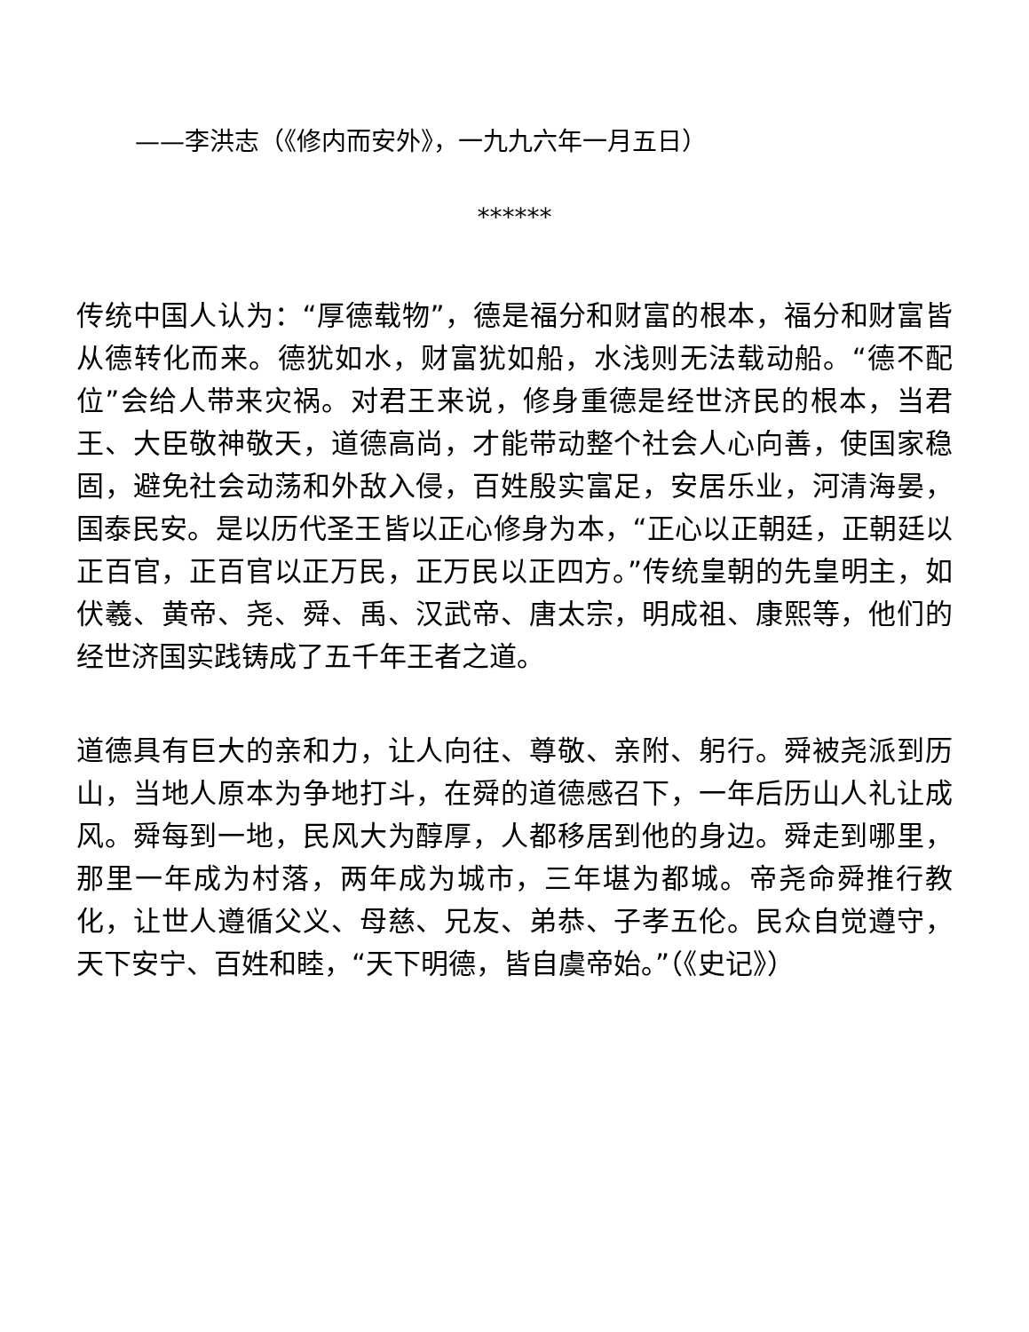——李洪志（《修内而安外》，一九九六年一月五日）
******
传统中国人认为：“厚德载物”，德是福分和财富的根本，福分和财富皆从德转化而来。德犹如水，财富犹如船，水浅则无法载动船。“德不配位”会给人带来灾祸。对君王来说，修身重德是经世济民的根本，当君王、大臣敬神敬天，道德高尚，才能带动整个社会人心向善，使国家稳固，避免社会动荡和外敌入侵，百姓殷实富足，安居乐业，河清海晏，国泰民安。是以历代圣王皆以正心修身为本，“正心以正朝廷，正朝廷以正百官，正百官以正万民，正万民以正四方。”传统皇朝的先皇明主，如伏羲、黄帝、尧、舜、禹、汉武帝、唐太宗，明成祖、康熙等，他们的经世济国实践铸成了五千年王者之道。
道德具有巨大的亲和力，让人向往、尊敬、亲附、躬行。舜被尧派到历山，当地人原本为争地打斗，在舜的道德感召下，一年后历山人礼让成风。舜每到一地，民风大为醇厚，人都移居到他的身边。舜走到哪里，那里一年成为村落，两年成为城市，三年堪为都城。帝尧命舜推行教化，让世人遵循父义、母慈、兄友、弟恭、子孝五伦。民众自觉遵守，天下安宁、百姓和睦，“天下明德，皆自虞帝始。”（《史记》）